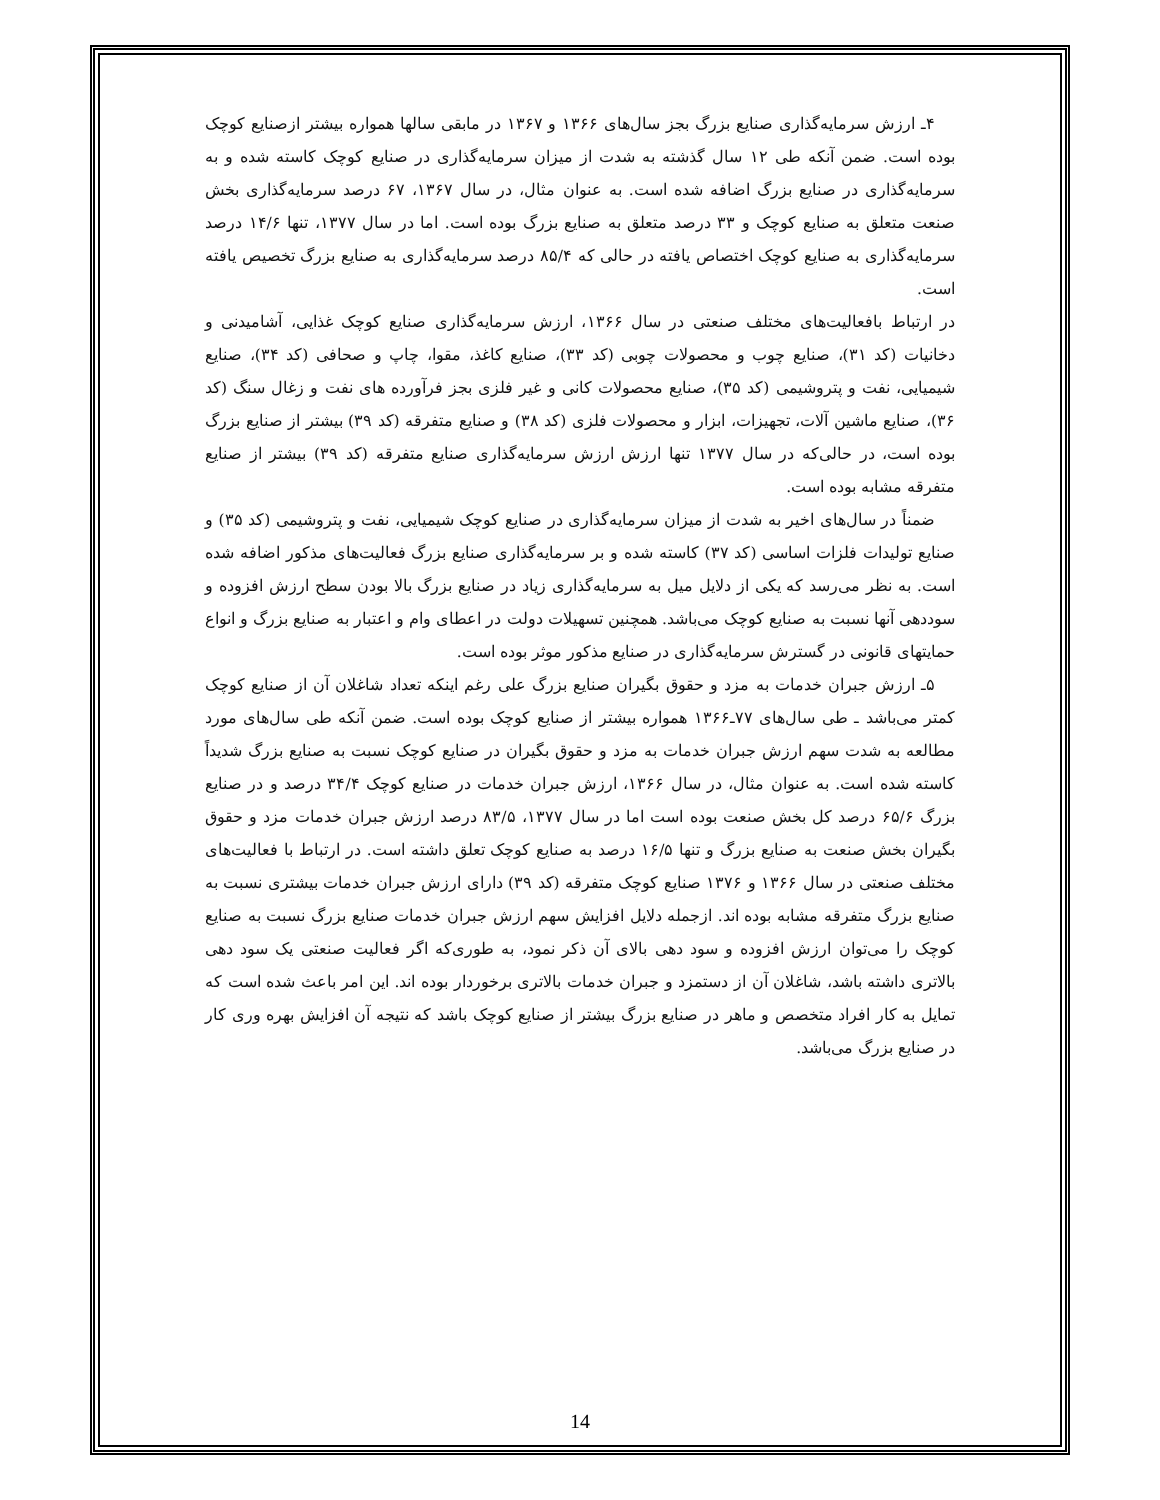۴ـ ارزش سرمایه‌گذاری صنایع بزرگ بجز سال‌های ۱۳۶۶ و ۱۳۶۷ در مابقی سالها همواره بیشتر ازصنایع کوچک بوده است. ضمن آنکه طی ۱۲ سال گذشته به شدت از میزان سرمایه‌گذاری در صنایع کوچک کاسته شده و به سرمایه‌گذاری در صنایع بزرگ اضافه شده است. به عنوان مثال، در سال ۱۳۶۷، ۶۷ درصد سرمایه‌گذاری بخش صنعت متعلق به صنایع کوچک و ۳۳ درصد متعلق به صنایع بزرگ بوده است. اما در سال ۱۳۷۷، تنها ۱۴/۶ درصد سرمایه‌گذاری به صنایع کوچک اختصاص یافته در حالی که ۸۵/۴ درصد سرمایه‌گذاری به صنایع بزرگ تخصیص یافته است.
در ارتباط بافعالیت‌های مختلف صنعتی در سال ۱۳۶۶، ارزش سرمایه‌گذاری صنایع کوچک غذایی، آشامیدنی و دخانیات (کد ۳۱)، صنایع چوب و محصولات چوبی (کد ۳۳)، صنایع کاغذ، مقوا، چاپ و صحافی (کد ۳۴)، صنایع شیمیایی، نفت و پتروشیمی (کد ۳۵)، صنایع محصولات کانی و غیر فلزی بجز فرآورده های نفت و زغال سنگ (کد ۳۶)، صنایع ماشین آلات، تجهیزات، ابزار و محصولات فلزی (کد ۳۸) و صنایع متفرقه (کد ۳۹) بیشتر از صنایع بزرگ بوده است، در حالی‌که در سال ۱۳۷۷ تنها ارزش ارزش سرمایه‌گذاری صنایع متفرقه (کد ۳۹) بیشتر از صنایع متفرقه مشابه بوده است.
ضمناً در سال‌های اخیر به شدت از میزان سرمایه‌گذاری در صنایع کوچک شیمیایی، نفت و پتروشیمی (کد ۳۵) و صنایع تولیدات فلزات اساسی (کد ۳۷) کاسته شده و بر سرمایه‌گذاری صنایع بزرگ فعالیت‌های مذکور اضافه شده است. به نظر می‌رسد که یکی از دلایل میل به سرمایه‌گذاری زیاد در صنایع بزرگ بالا بودن سطح ارزش افزوده و سوددهی آنها نسبت به صنایع کوچک می‌باشد. همچنین تسهیلات دولت در اعطای وام و اعتبار به صنایع بزرگ و انواع حمایتهای قانونی در گسترش سرمایه‌گذاری در صنایع مذکور موثر بوده است.
۵ـ ارزش جبران خدمات به مزد و حقوق بگیران صنایع بزرگ علی رغم اینکه تعداد شاغلان آن از صنایع کوچک کمتر می‌باشد ـ طی سال‌های ۷۷ـ۱۳۶۶ همواره بیشتر از صنایع کوچک بوده است. ضمن آنکه طی سال‌های مورد مطالعه به شدت سهم ارزش جبران خدمات به مزد و حقوق بگیران در صنایع کوچک نسبت به صنایع بزرگ شدیداً کاسته شده است. به عنوان مثال، در سال ۱۳۶۶، ارزش جبران خدمات در صنایع کوچک ۳۴/۴ درصد و در صنایع بزرگ ۶۵/۶ درصد کل بخش صنعت بوده است اما در سال ۱۳۷۷، ۸۳/۵ درصد ارزش جبران خدمات مزد و حقوق بگیران بخش صنعت به صنایع بزرگ و تنها ۱۶/۵ درصد به صنایع کوچک تعلق داشته است. در ارتباط با فعالیت‌های مختلف صنعتی در سال ۱۳۶۶ و ۱۳۷۶ صنایع کوچک متفرقه (کد ۳۹) دارای ارزش جبران خدمات بیشتری نسبت به صنایع بزرگ متفرقه مشابه بوده اند. ازجمله دلایل افزایش سهم ارزش جبران خدمات صنایع بزرگ نسبت به صنایع کوچک را می‌توان ارزش افزوده و سود دهی بالای آن ذکر نمود، به طوری‌که اگر فعالیت صنعتی یک سود دهی بالاتری داشته باشد، شاغلان آن از دستمزد و جبران خدمات بالاتری برخوردار بوده اند. این امر باعث شده است که تمایل به کار افراد متخصص و ماهر در صنایع بزرگ بیشتر از صنایع کوچک باشد که نتیجه آن افزایش بهره وری کار در صنایع بزرگ می‌باشد.
14